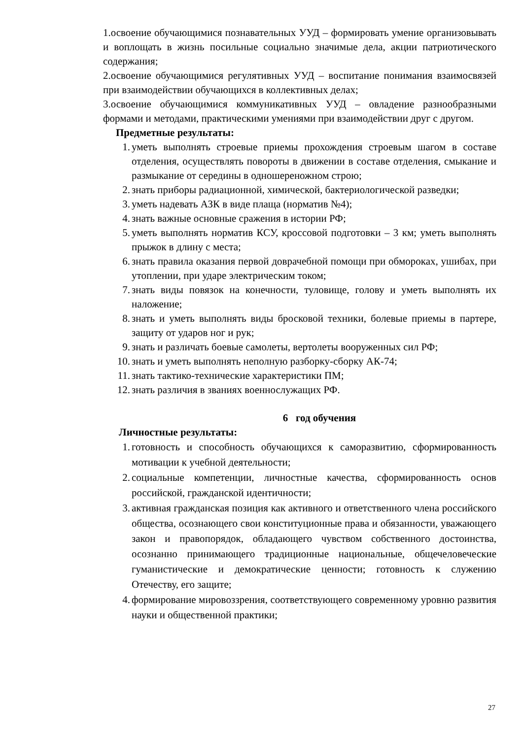1.освоение обучающимися познавательных УУД – формировать умение организовывать и воплощать в жизнь посильные социально значимые дела, акции патриотического содержания;
2.освоение обучающимися регулятивных УУД – воспитание понимания взаимосвязей при взаимодействии обучающихся в коллективных делах;
3.освоение обучающимися коммуникативных УУД – овладение разнообразными формами и методами, практическими умениями при взаимодействии друг с другом.
Предметные результаты:
1. уметь выполнять строевые приемы прохождения строевым шагом в составе отделения, осуществлять повороты в движении в составе отделения, смыкание и размыкание от середины в одношереножном строю;
2. знать приборы радиационной, химической, бактериологической разведки;
3. уметь надевать АЗК в виде плаща (норматив №4);
4. знать важные основные сражения в истории РФ;
5. уметь выполнять норматив КСУ, кроссовой подготовки – 3 км; уметь выполнять прыжок в длину с места;
6. знать правила оказания первой доврачебной помощи при обмороках, ушибах, при утоплении, при ударе электрическим током;
7. знать виды повязок на конечности, туловище, голову и уметь выполнять их наложение;
8. знать и уметь выполнять виды бросковой техники, болевые приемы в партере, защиту от ударов ног и рук;
9. знать и различать боевые самолеты, вертолеты вооруженных сил РФ;
10. знать и уметь выполнять неполную разборку-сборку АК-74;
11. знать тактико-технические характеристики ПМ;
12. знать различия в званиях военнослужащих РФ.
6 год обучения
Личностные результаты:
1. готовность и способность обучающихся к саморазвитию, сформированность мотивации к учебной деятельности;
2. социальные компетенции, личностные качества, сформированность основ российской, гражданской идентичности;
3. активная гражданская позиция как активного и ответственного члена российского общества, осознающего свои конституционные права и обязанности, уважающего закон и правопорядок, обладающего чувством собственного достоинства, осознанно принимающего традиционные национальные, общечеловеческие гуманистические и демократические ценности; готовность к служению Отечеству, его защите;
4. формирование мировоззрения, соответствующего современному уровню развития науки и общественной практики;
27